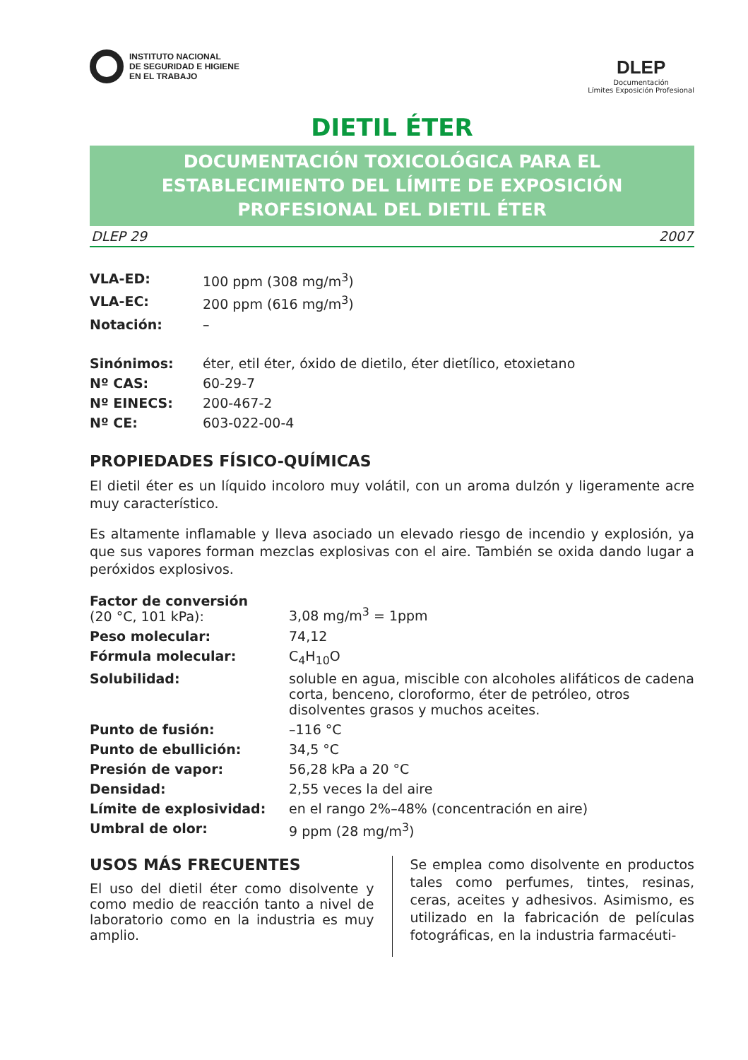INSTITUTO NACIONAL
DE SEGURIDAD E HIGIENE
EN EL TRABAJO
DLEP
Documentación
Límites Exposición Profesional
DIETIL ÉTER
DOCUMENTACIÓN TOXICOLÓGICA PARA EL ESTABLECIMIENTO DEL LÍMITE DE EXPOSICIÓN PROFESIONAL DEL DIETIL ÉTER
DLEP 29 2007
| VLA-ED: | 100 ppm (308 mg/m<sup>3</sup>) |
| VLA-EC: | 200 ppm (616 mg/m<sup>3</sup>) |
| Notación: | – |
| Sinónimos: | éter, etil éter, óxido de dietilo, éter dietílico, etoxietano |
| Nº CAS: | 60-29-7 |
| Nº EINECS: | 200-467-2 |
| Nº CE: | 603-022-00-4 |
PROPIEDADES FÍSICO-QUÍMICAS
El dietil éter es un líquido incoloro muy volátil, con un aroma dulzón y ligeramente acre muy característico.
Es altamente inflamable y lleva asociado un elevado riesgo de incendio y explosión, ya que sus vapores forman mezclas explosivas con el aire. También se oxida dando lugar a peróxidos explosivos.
| Factor de conversión (20 °C, 101 kPa): | 3,08 mg/m<sup>3</sup> = 1ppm |
| Peso molecular: | 74,12 |
| Fórmula molecular: | C<sub>4</sub>H<sub>10</sub>O |
| Solubilidad: | soluble en agua, miscible con alcoholes alifáticos de cadena corta, benceno, cloroformo, éter de petróleo, otros disolventes grasos y muchos aceites. |
| Punto de fusión: | –116 °C |
| Punto de ebullición: | 34,5 °C |
| Presión de vapor: | 56,28 kPa a 20 °C |
| Densidad: | 2,55 veces la del aire |
| Límite de explosividad: | en el rango 2%–48% (concentración en aire) |
| Umbral de olor: | 9 ppm (28 mg/m<sup>3</sup>) |
USOS MÁS FRECUENTES
El uso del dietil éter como disolvente y como medio de reacción tanto a nivel de laboratorio como en la industria es muy amplio.
Se emplea como disolvente en productos tales como perfumes, tintes, resinas, ceras, aceites y adhesivos. Asimismo, es utilizado en la fabricación de películas fotográficas, en la industria farmacéuti-